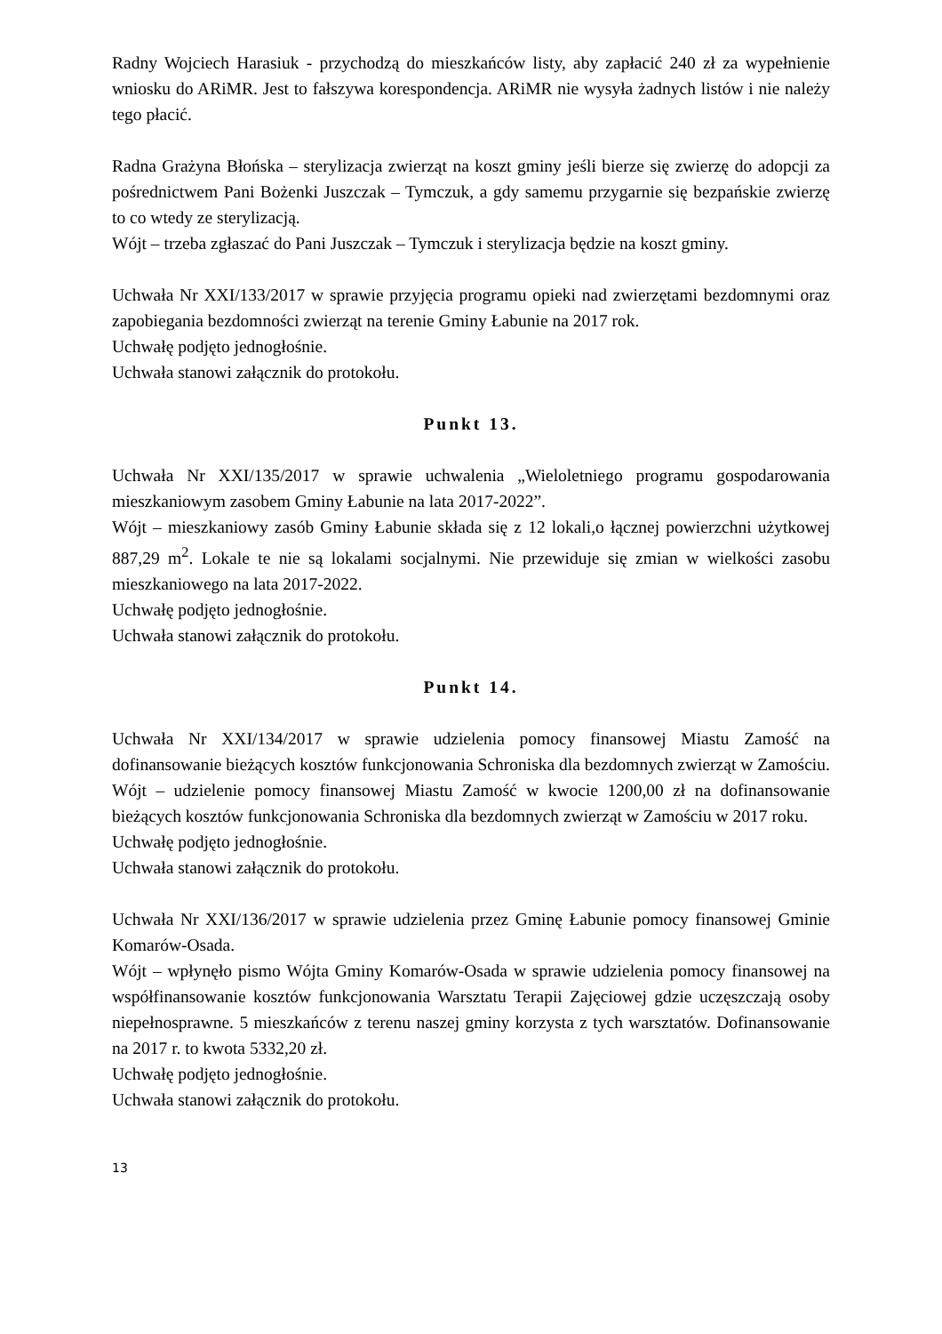Radny Wojciech Harasiuk - przychodzą do mieszkańców listy, aby zapłacić 240 zł za wypełnienie wniosku do ARiMR. Jest to fałszywa korespondencja. ARiMR nie wysyła żadnych listów i nie należy tego płacić.
Radna Grażyna Błońska – sterylizacja zwierząt na koszt gminy jeśli bierze się zwierzę do adopcji za pośrednictwem Pani Bożenki Juszczak – Tymczuk, a gdy samemu przygarnie się bezpańskie zwierzę to co wtedy ze sterylizacją.
Wójt – trzeba zgłaszać do Pani Juszczak – Tymczuk i sterylizacja będzie na koszt gminy.
Uchwała Nr XXI/133/2017 w sprawie przyjęcia programu opieki nad zwierzętami bezdomnymi oraz zapobiegania bezdomności zwierząt na terenie Gminy Łabunie na 2017 rok.
Uchwałę podjęto jednogłośnie.
Uchwała stanowi załącznik do protokołu.
Punkt 13.
Uchwała Nr XXI/135/2017 w sprawie uchwalenia „Wieloletniego programu gospodarowania mieszkaniowym zasobem Gminy Łabunie na lata 2017-2022”.
Wójt – mieszkaniowy zasób Gminy Łabunie składa się z 12 lokali,o łącznej powierzchni użytkowej 887,29 m<sup>2</sup>. Lokale te nie są lokalami socjalnymi. Nie przewiduje się zmian w wielkości zasobu mieszkaniowego na lata 2017-2022.
Uchwałę podjęto jednogłośnie.
Uchwała stanowi załącznik do protokołu.
Punkt 14.
Uchwała Nr XXI/134/2017 w sprawie udzielenia pomocy finansowej Miastu Zamość na dofinansowanie bieżących kosztów funkcjonowania Schroniska dla bezdomnych zwierząt w Zamościu.
Wójt – udzielenie pomocy finansowej Miastu Zamość w kwocie 1200,00 zł na dofinansowanie bieżących kosztów funkcjonowania Schroniska dla bezdomnych zwierząt w Zamościu w 2017 roku.
Uchwałę podjęto jednogłośnie.
Uchwała stanowi załącznik do protokołu.
Uchwała Nr XXI/136/2017 w sprawie udzielenia przez Gminę Łabunie pomocy finansowej Gminie Komarów-Osada.
Wójt – wpłynęło pismo Wójta Gminy Komarów-Osada w sprawie udzielenia pomocy finansowej na współfinansowanie kosztów funkcjonowania Warsztatu Terapii Zajęciowej gdzie uczęszczają osoby niepełnosprawne. 5 mieszkańców z terenu naszej gminy korzysta z tych warsztatów. Dofinansowanie na 2017 r. to kwota 5332,20 zł.
Uchwałę podjęto jednogłośnie.
Uchwała stanowi załącznik do protokołu.
13